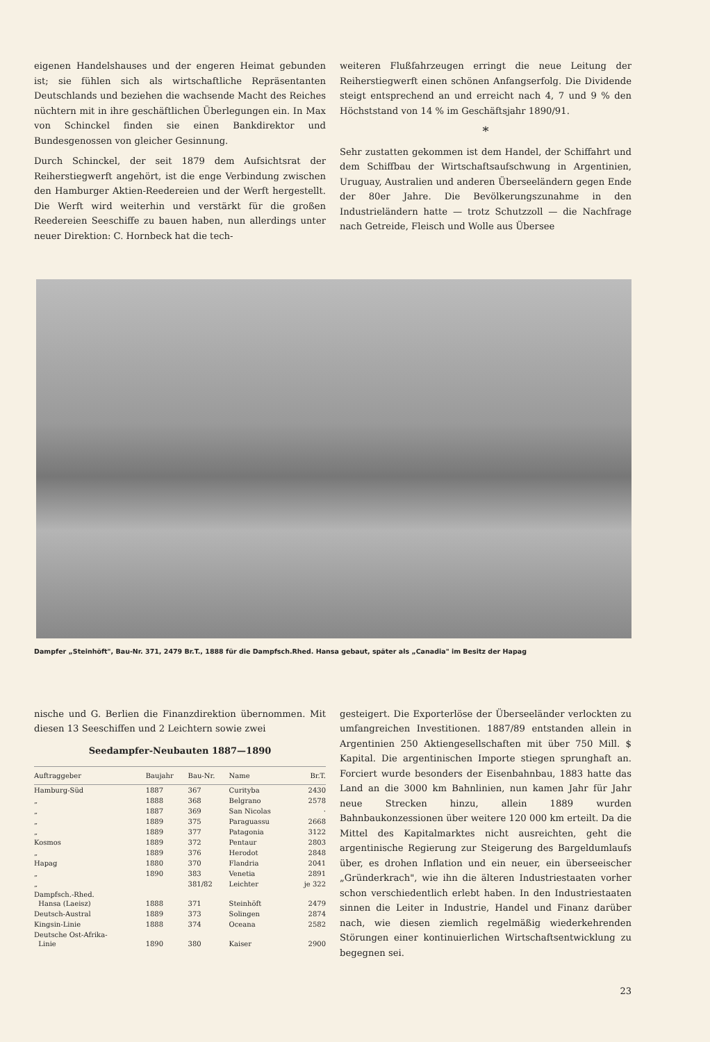eigenen Handelshauses und der engeren Heimat gebunden ist; sie fühlen sich als wirtschaftliche Repräsentanten Deutschlands und beziehen die wachsende Macht des Reiches nüchtern mit in ihre geschäftlichen Überlegungen ein. In Max von Schinckel finden sie einen Bankdirektor und Bundesgenossen von gleicher Gesinnung.
Durch Schinckel, der seit 1879 dem Aufsichtsrat der Reiherstiegwerft angehört, ist die enge Verbindung zwischen den Hamburger Aktien-Reedereien und der Werft hergestellt. Die Werft wird weiterhin und verstärkt für die großen Reedereien Seeschiffe zu bauen haben, nun allerdings unter neuer Direktion: C. Hornbeck hat die tech-
weiteren Flußfahrzeugen erringt die neue Leitung der Reiherstiegwerft einen schönen Anfangserfolg. Die Dividende steigt entsprechend an und erreicht nach 4, 7 und 9 % den Höchststand von 14 % im Geschäftsjahr 1890/91.
*
Sehr zustatten gekommen ist dem Handel, der Schiffahrt und dem Schiffbau der Wirtschaftsaufschwung in Argentinien, Uruguay, Australien und anderen Überseeländern gegen Ende der 80er Jahre. Die Bevölkerungszunahme in den Industrieländern hatte — trotz Schutzzoll — die Nachfrage nach Getreide, Fleisch und Wolle aus Übersee
Dampfer „Steinhöft", Bau-Nr. 371, 2479 Br.T., 1888 für die Dampfsch.Rhed. Hansa gebaut, später als „Canadia" im Besitz der Hapag
nische und G. Berlien die Finanzdirektion übernommen. Mit diesen 13 Seeschiffen und 2 Leichtern sowie zwei
Seedampfer-Neubauten 1887—1890
| Auftraggeber | Baujahr | Bau-Nr. | Name | Br.T. |
| --- | --- | --- | --- | --- |
| Hamburg-Süd | 1887 | 367 | Curityba | 2430 |
| „ | 1888 | 368 | Belgrano | 2578 |
| „ | 1887 | 369 | San Nicolas | · |
| „ | 1889 | 375 | Paraguassu | 2668 |
| „ | 1889 | 377 | Patagonia | 3122 |
| Kosmos | 1889 | 372 | Pentaur | 2803 |
| „ | 1889 | 376 | Herodot | 2848 |
| Hapag | 1880 | 370 | Flandria | 2041 |
| „ | 1890 | 383 | Venetia | 2891 |
| „ | | 381/82 | Leichter | je 322 |
| Dampfsch.-Rhed. Hansa (Laeisz) | 1888 | 371 | Steinhöft | 2479 |
| Deutsch-Austral | 1889 | 373 | Solingen | 2874 |
| Kingsin-Linie | 1888 | 374 | Oceana | 2582 |
| Deutsche Ost-Afrika- Linie | 1890 | 380 | Kaiser | 2900 |
gesteigert. Die Exporterlöse der Überseeländer verlockten zu umfangreichen Investitionen. 1887/89 entstanden allein in Argentinien 250 Aktiengesellschaften mit über 750 Mill. $ Kapital. Die argentinischen Importe stiegen sprunghaft an. Forciert wurde besonders der Eisenbahnbau, 1883 hatte das Land an die 3000 km Bahnlinien, nun kamen Jahr für Jahr neue Strecken hinzu, allein 1889 wurden Bahnbaukonzessionen über weitere 120 000 km erteilt. Da die Mittel des Kapitalmarktes nicht ausreichten, geht die argentinische Regierung zur Steigerung des Bargeldumlaufs über, es drohen Inflation und ein neuer, ein überseeischer „Gründerkrach", wie ihn die älteren Industriestaaten vorher schon verschiedentlich erlebt haben. In den Industriestaaten sinnen die Leiter in Industrie, Handel und Finanz darüber nach, wie diesen ziemlich regelmäßig wiederkehrenden Störungen einer kontinuierlichen Wirtschaftsentwicklung zu begegnen sei.
23